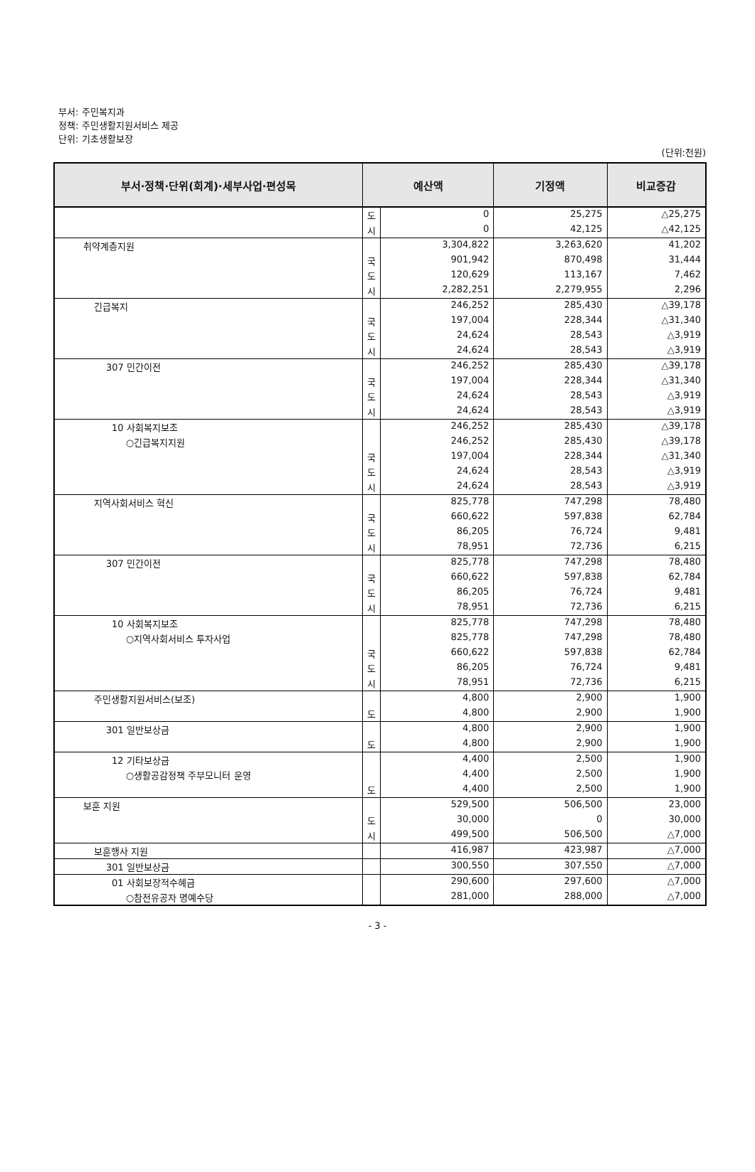부서: 주민복지과
정책: 주민생활지원서비스 제공
단위: 기초생활보장
(단위:천원)
| 부서·정책·단위(회계)·세부사업·편성목 | 예산액 | | 기정액 | 비교증감 |
| --- | --- | --- | --- | --- |
| | 도 | 0 | 25,275 | △25,275 |
| | 시 | 0 | 42,125 | △42,125 |
| 취약계층지원 | | 3,304,822 | 3,263,620 | 41,202 |
| | 국 | 901,942 | 870,498 | 31,444 |
| | 도 | 120,629 | 113,167 | 7,462 |
| | 시 | 2,282,251 | 2,279,955 | 2,296 |
| 긴급복지 | | 246,252 | 285,430 | △39,178 |
| | 국 | 197,004 | 228,344 | △31,340 |
| | 도 | 24,624 | 28,543 | △3,919 |
| | 시 | 24,624 | 28,543 | △3,919 |
| 307 민간이전 | | 246,252 | 285,430 | △39,178 |
| | 국 | 197,004 | 228,344 | △31,340 |
| | 도 | 24,624 | 28,543 | △3,919 |
| | 시 | 24,624 | 28,543 | △3,919 |
| 10 사회복지보조 | | 246,252 | 285,430 | △39,178 |
| ○긴급복지지원 | | 246,252 | 285,430 | △39,178 |
| | 국 | 197,004 | 228,344 | △31,340 |
| | 도 | 24,624 | 28,543 | △3,919 |
| | 시 | 24,624 | 28,543 | △3,919 |
| 지역사회서비스 혁신 | | 825,778 | 747,298 | 78,480 |
| | 국 | 660,622 | 597,838 | 62,784 |
| | 도 | 86,205 | 76,724 | 9,481 |
| | 시 | 78,951 | 72,736 | 6,215 |
| 307 민간이전 | | 825,778 | 747,298 | 78,480 |
| | 국 | 660,622 | 597,838 | 62,784 |
| | 도 | 86,205 | 76,724 | 9,481 |
| | 시 | 78,951 | 72,736 | 6,215 |
| 10 사회복지보조 | | 825,778 | 747,298 | 78,480 |
| ○지역사회서비스 투자사업 | | 825,778 | 747,298 | 78,480 |
| | 국 | 660,622 | 597,838 | 62,784 |
| | 도 | 86,205 | 76,724 | 9,481 |
| | 시 | 78,951 | 72,736 | 6,215 |
| 주민생활지원서비스(보조) | | 4,800 | 2,900 | 1,900 |
| | 도 | 4,800 | 2,900 | 1,900 |
| 301 일반보상금 | | 4,800 | 2,900 | 1,900 |
| | 도 | 4,800 | 2,900 | 1,900 |
| 12 기타보상금 | | 4,400 | 2,500 | 1,900 |
| ○생활공감정책 주부모니터 운영 | | 4,400 | 2,500 | 1,900 |
| | 도 | 4,400 | 2,500 | 1,900 |
| 보훈 지원 | | 529,500 | 506,500 | 23,000 |
| | 도 | 30,000 | 0 | 30,000 |
| | 시 | 499,500 | 506,500 | △7,000 |
| 보훈행사 지원 | | 416,987 | 423,987 | △7,000 |
| 301 일반보상금 | | 300,550 | 307,550 | △7,000 |
| 01 사회보장적수혜금 | | 290,600 | 297,600 | △7,000 |
| ○참전유공자 명예수당 | | 281,000 | 288,000 | △7,000 |
- 3 -